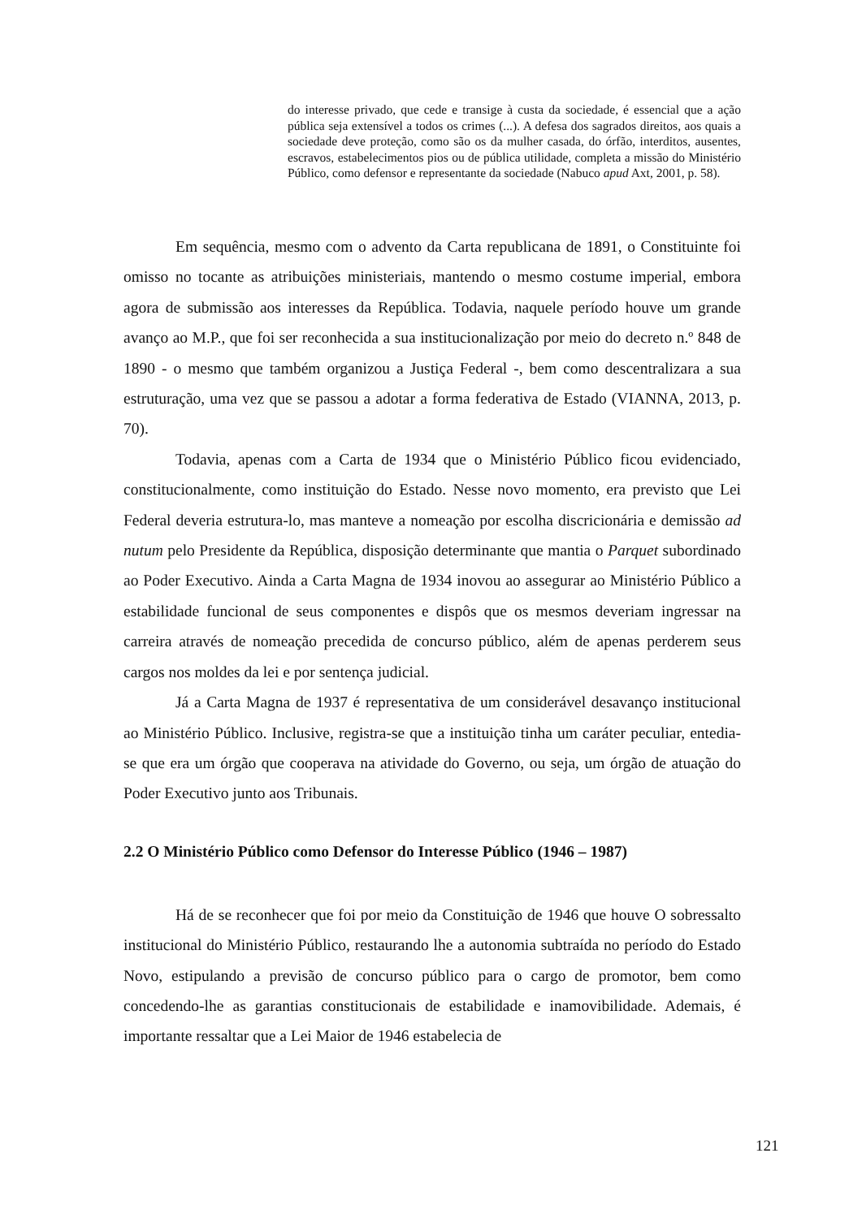do interesse privado, que cede e transige à custa da sociedade, é essencial que a ação pública seja extensível a todos os crimes (...). A defesa dos sagrados direitos, aos quais a sociedade deve proteção, como são os da mulher casada, do órfão, interditos, ausentes, escravos, estabelecimentos pios ou de pública utilidade, completa a missão do Ministério Público, como defensor e representante da sociedade (Nabuco apud Axt, 2001, p. 58).
Em sequência, mesmo com o advento da Carta republicana de 1891, o Constituinte foi omisso no tocante as atribuições ministeriais, mantendo o mesmo costume imperial, embora agora de submissão aos interesses da República. Todavia, naquele período houve um grande avanço ao M.P., que foi ser reconhecida a sua institucionalização por meio do decreto n.º 848 de 1890 - o mesmo que também organizou a Justiça Federal -, bem como descentralizara a sua estruturação, uma vez que se passou a adotar a forma federativa de Estado (VIANNA, 2013, p. 70).
Todavia, apenas com a Carta de 1934 que o Ministério Público ficou evidenciado, constitucionalmente, como instituição do Estado. Nesse novo momento, era previsto que Lei Federal deveria estrutura-lo, mas manteve a nomeação por escolha discricionária e demissão ad nutum pelo Presidente da República, disposição determinante que mantia o Parquet subordinado ao Poder Executivo. Ainda a Carta Magna de 1934 inovou ao assegurar ao Ministério Público a estabilidade funcional de seus componentes e dispôs que os mesmos deveriam ingressar na carreira através de nomeação precedida de concurso público, além de apenas perderem seus cargos nos moldes da lei e por sentença judicial.
Já a Carta Magna de 1937 é representativa de um considerável desavanço institucional ao Ministério Público. Inclusive, registra-se que a instituição tinha um caráter peculiar, entedia-se que era um órgão que cooperava na atividade do Governo, ou seja, um órgão de atuação do Poder Executivo junto aos Tribunais.
2.2 O Ministério Público como Defensor do Interesse Público (1946 – 1987)
Há de se reconhecer que foi por meio da Constituição de 1946 que houve O sobressalto institucional do Ministério Público, restaurando lhe a autonomia subtraída no período do Estado Novo, estipulando a previsão de concurso público para o cargo de promotor, bem como concedendo-lhe as garantias constitucionais de estabilidade e inamovibilidade. Ademais, é importante ressaltar que a Lei Maior de 1946 estabelecia de
121